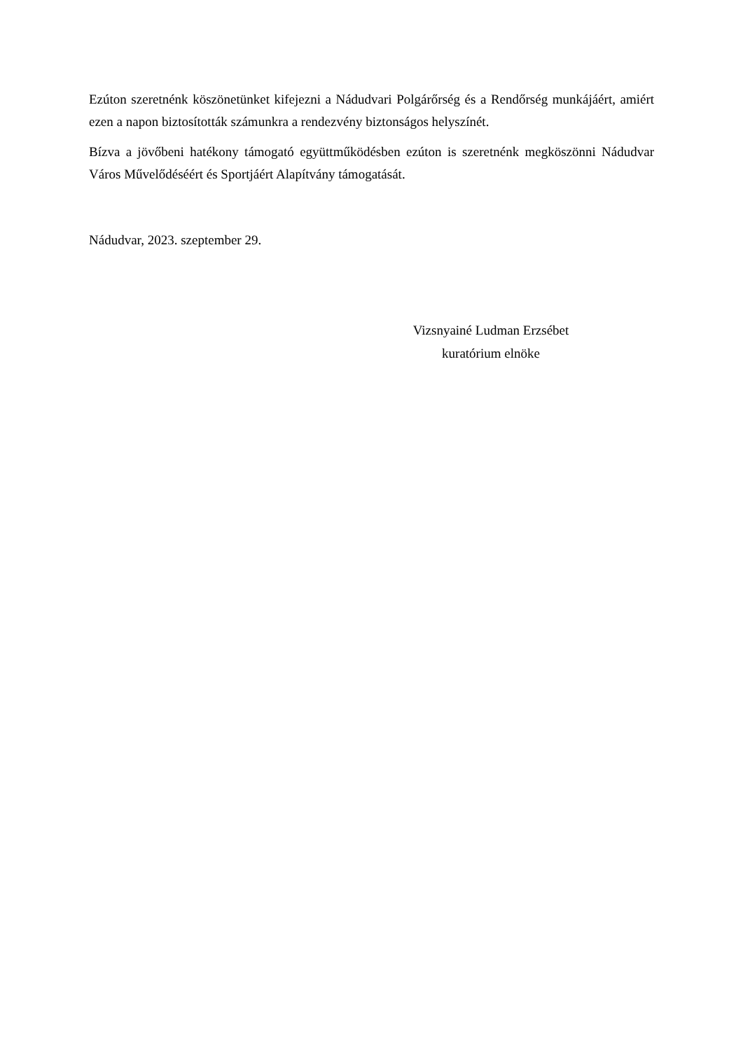Ezúton szeretnénk köszönetünket kifejezni a Nádudvari Polgárőrség és a Rendőrség munkájáért, amiért ezen a napon biztosították számunkra a rendezvény biztonságos helyszínét.
Bízva a jövőbeni hatékony támogató együttműködésben ezúton is szeretnénk megköszönni Nádudvar Város Művelődéséért és Sportjáért Alapítvány támogatását.
Nádudvar, 2023. szeptember 29.
Vizsnyainé Ludman Erzsébet
kuratórium elnöke